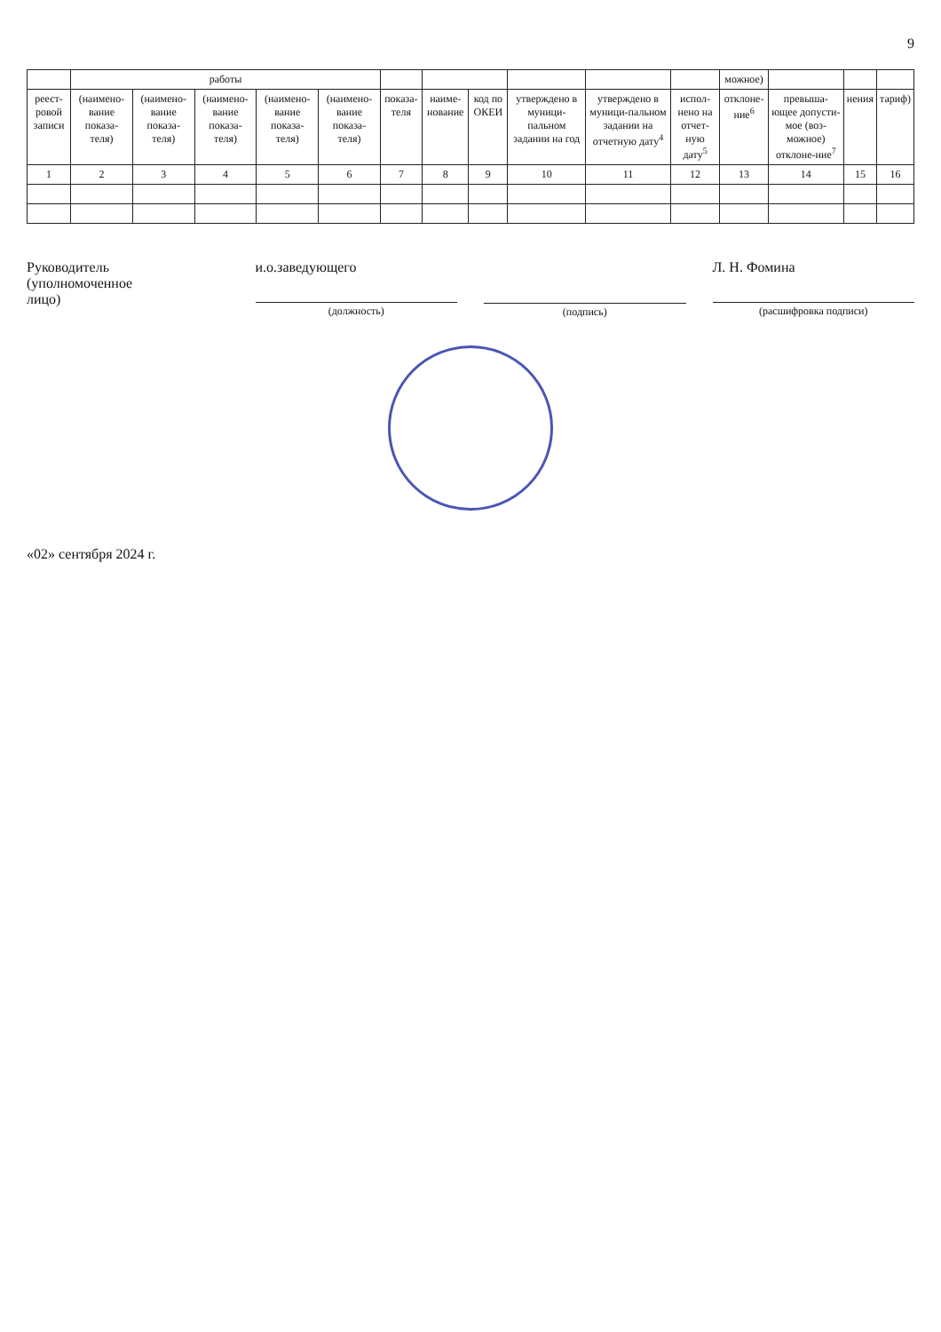9
| | работы | | | | | | | | | | | можное) | | | |
| --- | --- | --- | --- | --- | --- | --- | --- | --- | --- | --- | --- | --- | --- | --- | --- |
| реест-ровой записи | (наимено-вание показа-теля) | (наимено-вание показа-теля) | (наимено-вание показа-теля) | (наимено-вание показа-теля) | (наимено-вание показа-теля) | показа-теля | наиме-нование | код по ОКЕИ | утверждено в муници-пальном задании на год | утверждено в муници-пальном задании на отчетную дату<sup>4</sup> | испол-нено на отчет-ную дату<sup>5</sup> | отклоне-ние<sup>6</sup> | превыша-ющее допусти-мое (воз-можное) отклоне-ние<sup>7</sup> | нения | тариф) |
| 1 | 2 | 3 | 4 | 5 | 6 | 7 | 8 | 9 | 10 | 11 | 12 | 13 | 14 | 15 | 16 |
Руководитель
(уполномоченное
лицо)
и.о.заведующего
(должность)
(подпись)
Л. Н. Фомина
(расшифровка подписи)
«02» сентября 2024 г.